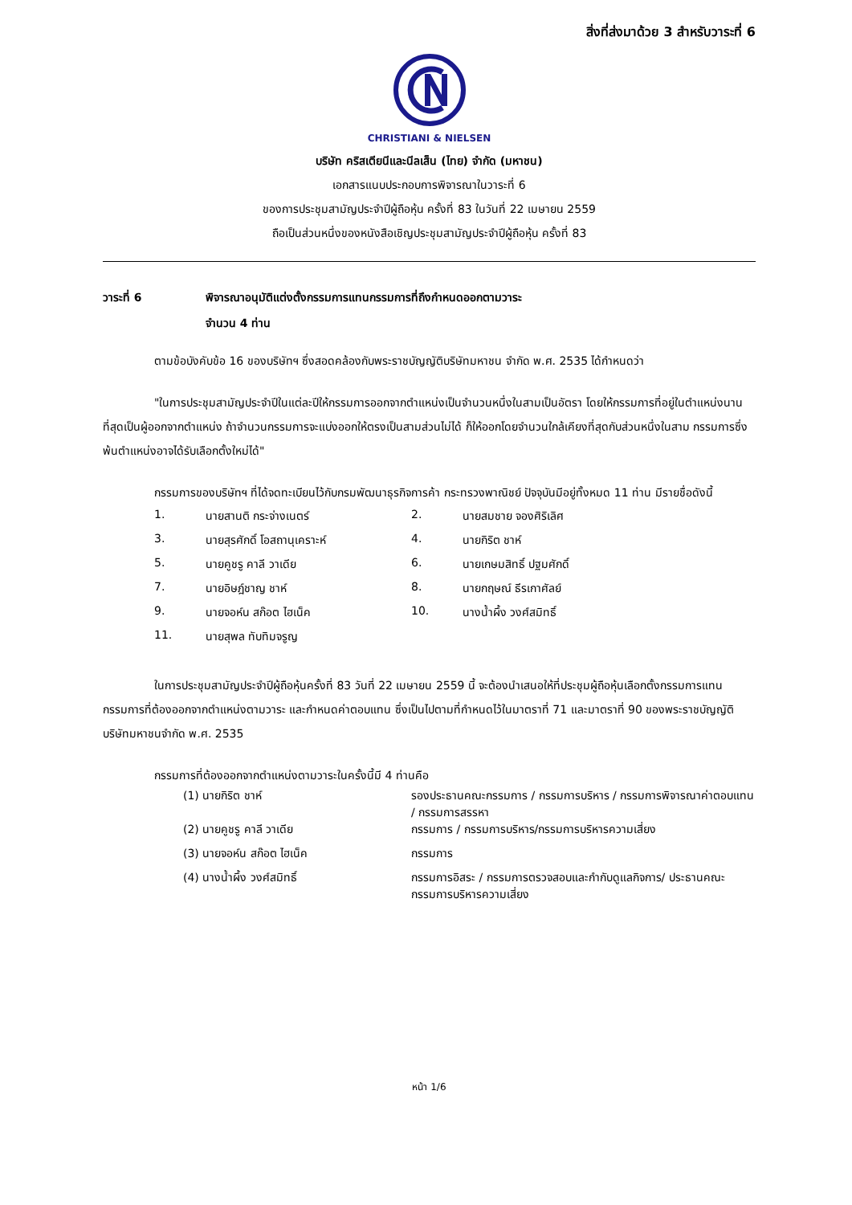สิ่งที่ส่งมาด้วย 3 สำหรับวาระที่ 6
CHRISTIANI & NIELSEN
บริษัท คริสเตียนีและนีลเส็น (ไทย) จำกัด (มหาชน)
เอกสารแนบประกอบการพิจารณาในวาระที่ 6
ของการประชุมสามัญประจำปีผู้ถือหุ้น ครั้งที่ 83 ในวันที่ 22 เมษายน 2559
ถือเป็นส่วนหนึ่งของหนังสือเชิญประชุมสามัญประจำปีผู้ถือหุ้น ครั้งที่ 83
วาระที่ 6 พิจารณาอนุมัติแต่งตั้งกรรมการแทนกรรมการที่ถึงกำหนดออกตามวาระ
จำนวน 4 ท่าน
ตามข้อบังคับข้อ 16 ของบริษัทฯ ซึ่งสอดคล้องกับพระราชบัญญัติบริษัทมหาชน จำกัด พ.ศ. 2535 ได้กำหนดว่า
"ในการประชุมสามัญประจำปีในแต่ละปีให้กรรมการออกจากตำแหน่งเป็นจำนวนหนึ่งในสามเป็นอัตรา โดยให้กรรมการที่อยู่ในตำแหน่งนานที่สุดเป็นผู้ออกจากตำแหน่ง ถ้าจำนวนกรรมการจะแบ่งออกให้ตรงเป็นสามส่วนไม่ได้ ก็ให้ออกโดยจำนวนใกล้เคียงที่สุดกับส่วนหนึ่งในสาม กรรมการซึ่งพ้นตำแหน่งอาจได้รับเลือกตั้งใหม่ได้"
กรรมการของบริษัทฯ ที่ได้จดทะเบียนไว้กับกรมพัฒนาธุรกิจการค้า กระทรวงพาณิชย์ ปัจจุบันมีอยู่ทั้งหมด 11 ท่าน มีรายชื่อดังนี้
| 1. | นายสานติ กระจ่างเนตร์ | 2. | นายสมชาย จองศิริเลิศ |
| 3. | นายสุรศักดิ์ โอสถานุเคราะห์ | 4. | นายกิริต ชาห์ |
| 5. | นายคูชรู คาลี วาเดีย | 6. | นายเกษมสิทธิ์ ปฐมศักดิ์ |
| 7. | นายอิษฎ์ชาญ ชาห์ | 8. | นายกฤษณ์ ธีรเกาศัลย์ |
| 9. | นายจอห์น สก๊อต ไฮเน็ค | 10. | นางน้ำผึ้ง วงศ์สมิทธิ์ |
| 11. | นายสุพล ทับทิมจรูญ | | |
ในการประชุมสามัญประจำปีผู้ถือหุ้นครั้งที่ 83 วันที่ 22 เมษายน 2559 นี้ จะต้องนำเสนอให้ที่ประชุมผู้ถือหุ้นเลือกตั้งกรรมการแทนกรรมการที่ต้องออกจากตำแหน่งตามวาระ และกำหนดค่าตอบแทน ซึ่งเป็นไปตามที่กำหนดไว้ในมาตราที่ 71 และมาตราที่ 90 ของพระราชบัญญัติบริษัทมหาชนจำกัด พ.ศ. 2535
กรรมการที่ต้องออกจากตำแหน่งตามวาระในครั้งนี้มี 4 ท่านคือ
| (1) นายกิริต ชาห์ | รองประธานคณะกรรมการ / กรรมการบริหาร / กรรมการพิจารณาค่าตอบแทน / กรรมการสรรหา |
| (2) นายคูชรู คาลี วาเดีย | กรรมการ / กรรมการบริหาร/กรรมการบริหารความเสี่ยง |
| (3) นายจอห์น สก๊อต ไฮเน็ค | กรรมการ |
| (4) นางน้ำผึ้ง วงศ์สมิทธิ์ | กรรมการอิสระ / กรรมการตรวจสอบและกำกับดูแลกิจการ/ ประธานคณะกรรมการบริหารความเสี่ยง |
หน้า 1/6